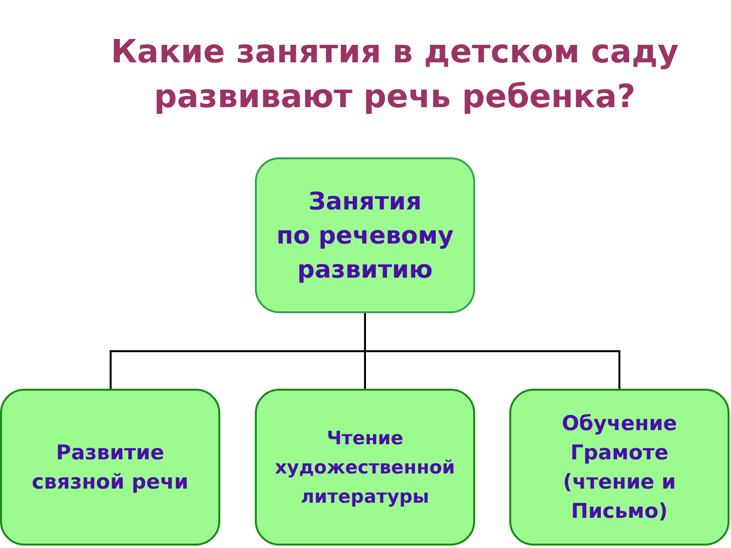Какие занятия в детском саду развивают речь ребенка?
Занятия
по речевому
развитию
Развитие
связной речи
Чтение
художественной
литературы
Обучение
Грамоте
(чтение и
Письмо)